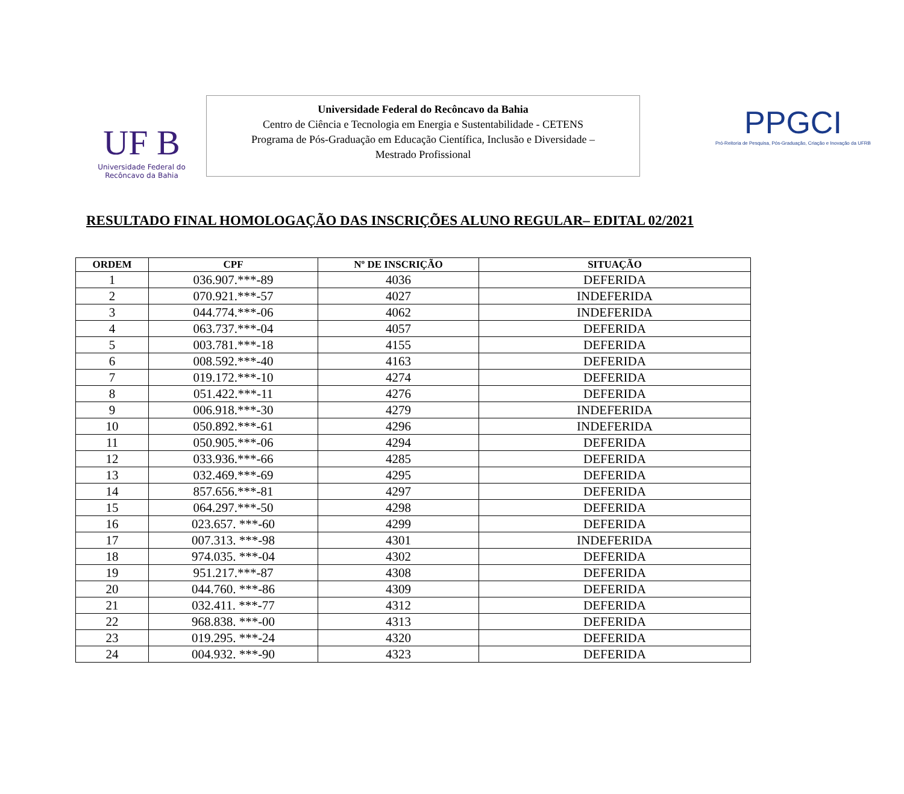UF B
Universidade Federal do
Recôncavo da Bahia
Universidade Federal do Recôncavo da Bahia
Centro de Ciência e Tecnologia em Energia e Sustentabilidade - CETENS
Programa de Pós-Graduação em Educação Científica, Inclusão e Diversidade –
Mestrado Profissional
PPGCI
Pró-Reitoria de Pesquisa, Pós-Graduação, Criação e Inovação da UFRB
RESULTADO FINAL HOMOLOGAÇÃO DAS INSCRIÇÕES ALUNO REGULAR– EDITAL 02/2021
| ORDEM | CPF | Nº DE INSCRIÇÃO | SITUAÇÃO |
| --- | --- | --- | --- |
| 1 | 036.907.***-89 | 4036 | DEFERIDA |
| 2 | 070.921.***-57 | 4027 | INDEFERIDA |
| 3 | 044.774.***-06 | 4062 | INDEFERIDA |
| 4 | 063.737.***-04 | 4057 | DEFERIDA |
| 5 | 003.781.***-18 | 4155 | DEFERIDA |
| 6 | 008.592.***-40 | 4163 | DEFERIDA |
| 7 | 019.172.***-10 | 4274 | DEFERIDA |
| 8 | 051.422.***-11 | 4276 | DEFERIDA |
| 9 | 006.918.***-30 | 4279 | INDEFERIDA |
| 10 | 050.892.***-61 | 4296 | INDEFERIDA |
| 11 | 050.905.***-06 | 4294 | DEFERIDA |
| 12 | 033.936.***-66 | 4285 | DEFERIDA |
| 13 | 032.469.***-69 | 4295 | DEFERIDA |
| 14 | 857.656.***-81 | 4297 | DEFERIDA |
| 15 | 064.297.***-50 | 4298 | DEFERIDA |
| 16 | 023.657. ***-60 | 4299 | DEFERIDA |
| 17 | 007.313. ***-98 | 4301 | INDEFERIDA |
| 18 | 974.035. ***-04 | 4302 | DEFERIDA |
| 19 | 951.217.***-87 | 4308 | DEFERIDA |
| 20 | 044.760. ***-86 | 4309 | DEFERIDA |
| 21 | 032.411. ***-77 | 4312 | DEFERIDA |
| 22 | 968.838. ***-00 | 4313 | DEFERIDA |
| 23 | 019.295. ***-24 | 4320 | DEFERIDA |
| 24 | 004.932. ***-90 | 4323 | DEFERIDA |